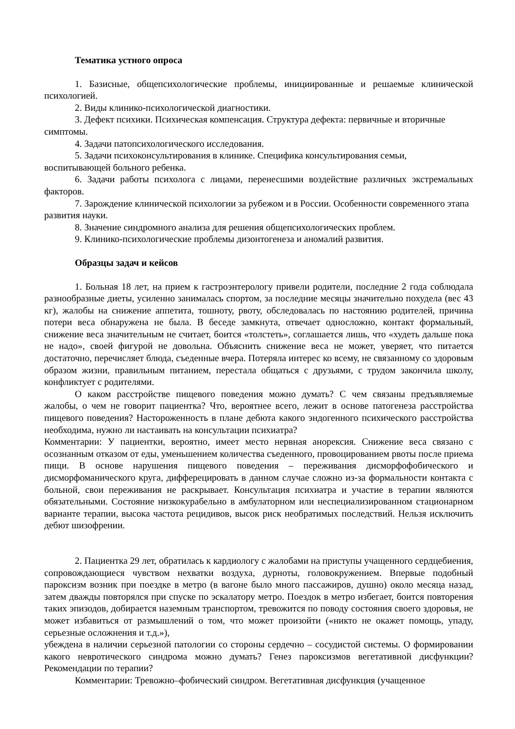Тематика устного опроса
1. Базисные, общепсихологические проблемы, инициированные и решаемые клинической психологией.
2. Виды клинико-психологической диагностики.
3. Дефект психики. Психическая компенсация. Структура дефекта: первичные и вторичные симптомы.
4. Задачи патопсихологического исследования.
5. Задачи психоконсультирования в клинике. Специфика консультирования семьи, воспитывающей больного ребенка.
6. Задачи работы психолога с лицами, перенесшими воздействие различных экстремальных факторов.
7. Зарождение клинической психологии за рубежом и в России. Особенности современного этапа развития науки.
8. Значение синдромного анализа для решения общепсихологических проблем.
9. Клинико-психологические проблемы дизонтогенеза и аномалий развития.
Образцы задач и кейсов
1. Больная 18 лет, на прием к гастроэнтерологу привели родители, последние 2 года соблюдала разнообразные диеты, усиленно занималась спортом, за последние месяцы значительно похудела (вес 43 кг), жалобы на снижение аппетита, тошноту, рвоту, обследовалась по настоянию родителей, причина потери веса обнаружена не была. В беседе замкнута, отвечает односложно, контакт формальный, снижение веса значительным не считает, боится «толстеть», соглашается лишь, что «худеть дальше пока не надо», своей фигурой не довольна. Объяснить снижение веса не может, уверяет, что питается достаточно, перечисляет блюда, съеденные вчера. Потеряла интерес ко всему, не связанному со здоровым образом жизни, правильным питанием, перестала общаться с друзьями, с трудом закончила школу, конфликтует с родителями.
О каком расстройстве пищевого поведения можно думать? С чем связаны предъявляемые жалобы, о чем не говорит пациентка? Что, вероятнее всего, лежит в основе патогенеза расстройства пищевого поведения? Настороженность в плане дебюта какого эндогенного психического расстройства необходима, нужно ли настаивать на консультации психиатра?
Комментарии: У пациентки, вероятно, имеет место нервная анорексия. Снижение веса связано с осознанным отказом от еды, уменьшением количества съеденного, провоцированием рвоты после приема пищи. В основе нарушения пищевого поведения – переживания дисморфофобического и дисморфоманического круга, дифферецировать в данном случае сложно из-за формальности контакта с больной, свои переживания не раскрывает. Консультация психиатра и участие в терапии являются обязательными. Состояние низкокурабельно в амбулаторном или неспециализированном стационарном варианте терапии, высока частота рецидивов, высок риск необратимых последствий. Нельзя исключить дебют шизофрении.
2. Пациентка 29 лет, обратилась к кардиологу с жалобами на приступы учащенного сердцебиения, сопровождающиеся чувством нехватки воздуха, дурноты, головокружением. Впервые подобный пароксизм возник при поездке в метро (в вагоне было много пассажиров, душно) около месяца назад, затем дважды повторялся при спуске по эскалатору метро. Поездок в метро избегает, боится повторения таких эпизодов, добирается наземным транспортом, тревожится по поводу состояния своего здоровья, не может избавиться от размышлений о том, что может произойти («никто не окажет помощь, упаду, серьезные осложнения и т.д.»),
убеждена в наличии серьезной патологии со стороны сердечно – сосудистой системы. О формировании какого невротического синдрома можно думать? Генез пароксизмов вегетативной дисфункции? Рекомендации по терапии?
Комментарии: Тревожно–фобический синдром. Вегетативная дисфункция (учащенное